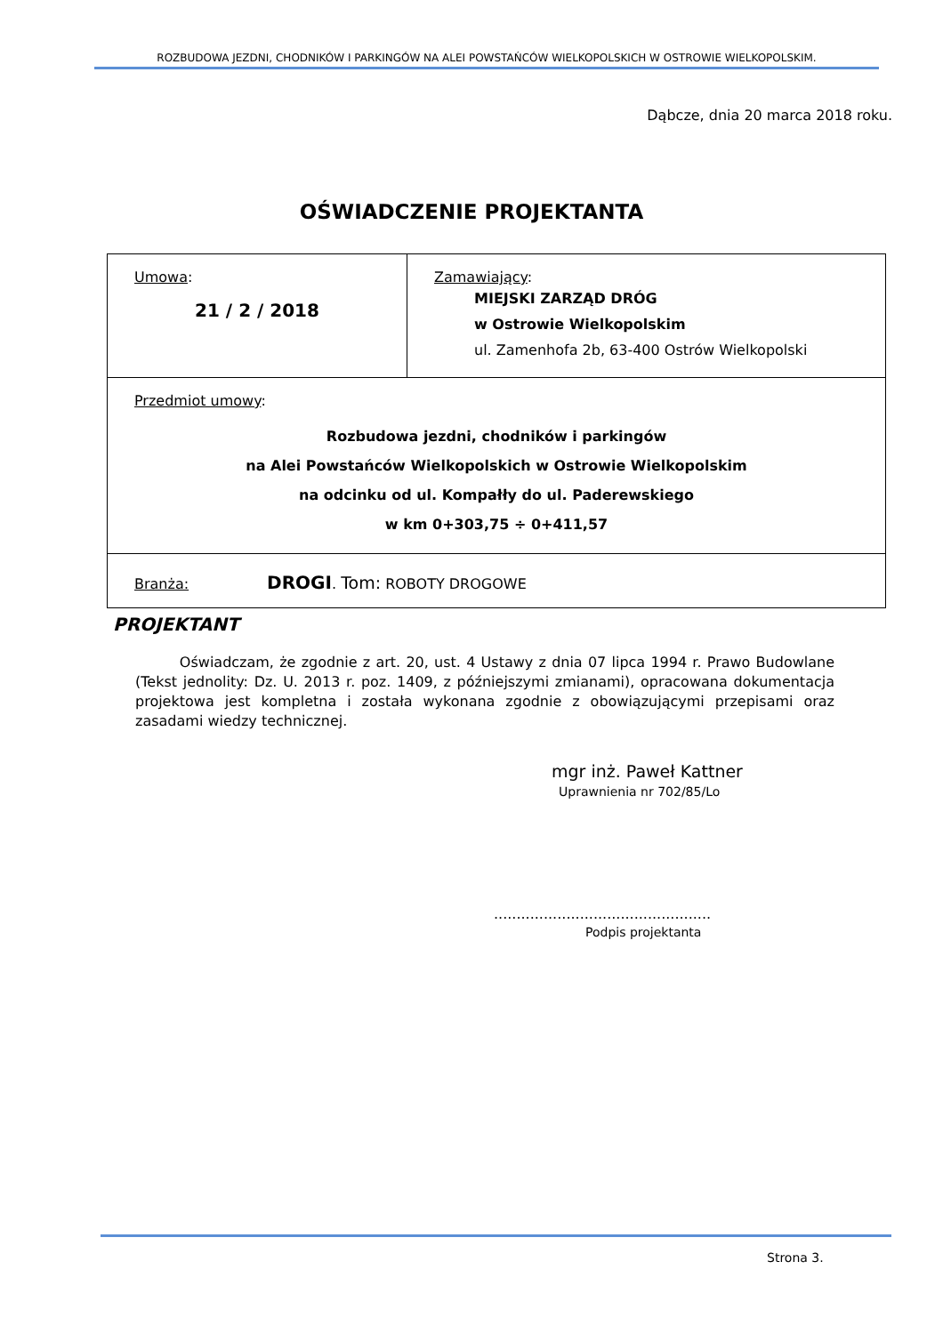ROZBUDOWA JEZDNI, CHODNIKÓW I PARKINGÓW NA ALEI POWSTAŃCÓW WIELKOPOLSKICH W OSTROWIE WIELKOPOLSKIM.
Dąbcze, dnia 20 marca 2018 roku.
OŚWIADCZENIE PROJEKTANTA
| Umowa : 21 / 2 / 2018 | Zamawiający : MIEJSKI ZARZĄD DRÓG w Ostrowie Wielkopolskim ul. Zamenhofa 2b, 63-400 Ostrów Wielkopolski |
| Przedmiot umowy : Rozbudowa jezdni, chodników i parkingów na Alei Powstańców Wielkopolskich w Ostrowie Wielkopolskim na odcinku od ul. Kompałły do ul. Paderewskiego w km 0+303,75 ÷ 0+411,57 | |
| Branża: DROGI . Tom: ROBOTY DROGOWE | |
PROJEKTANT
Oświadczam, że zgodnie z art. 20, ust. 4 Ustawy z dnia 07 lipca 1994 r. Prawo Budowlane (Tekst jednolity: Dz. U. 2013 r. poz. 1409, z późniejszymi zmianami), opracowana dokumentacja projektowa jest kompletna i została wykonana zgodnie z obowiązującymi przepisami oraz zasadami wiedzy technicznej.
mgr inż. Paweł Kattner
Uprawnienia nr 702/85/Lo
................................................
Podpis projektanta
Strona 3.